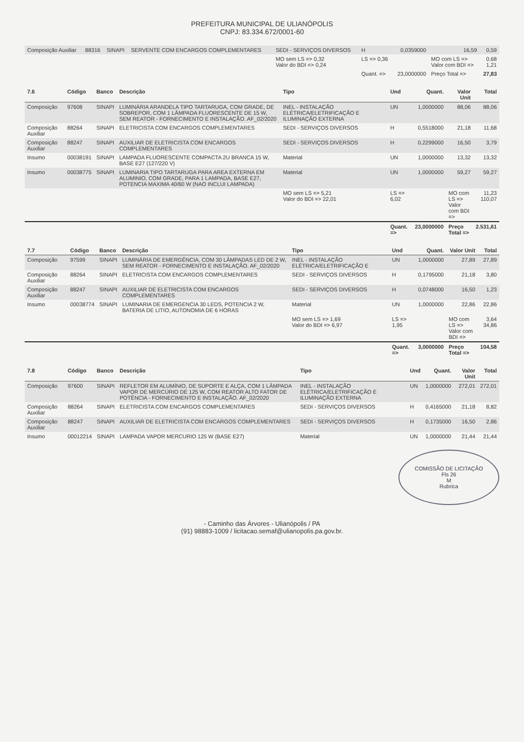PREFEITURA MUNICIPAL DE ULIANÓPOLIS
CNPJ: 83.334.672/0001-60
| Composição Auxiliar | 88316 | SINAPI | SERVENTE COM ENCARGOS COMPLEMENTARES | SEDI - SERVIÇOS DIVERSOS | H | 0,0359000 | 16,59 | 0,59 |
| | | | | MO sem LS => 0,32 Valor do BDI => 0,24 | LS => 0,36 | | MO com LS => Valor com BDI => | 0,68 1,21 |
| | | | | | Quant. => | 23,0000000 | Preço Total => | 27,83 |
| 7.6 | Código | Banco | Descrição | Tipo | Und | Quant. | Valor Unit | Total |
| --- | --- | --- | --- | --- | --- | --- | --- | --- |
| Composição | 97608 | SINAPI | LUMINÁRIA ARANDELA TIPO TARTARUGA, COM GRADE, DE SOBREPOR, COM 1 LÂMPADA FLUORESCENTE DE 15 W, SEM REATOR - FORNECIMENTO E INSTALAÇÃO. AF_02/2020 | INEL - INSTALAÇÃO ELÉTRICA/ELETRIFICAÇÃO E ILUMINAÇÃO EXTERNA | UN | 1,0000000 | 88,06 | 88,06 |
| Composição Auxiliar | 88264 | SINAPI | ELETRICISTA COM ENCARGOS COMPLEMENTARES | SEDI - SERVIÇOS DIVERSOS | H | 0,5518000 | 21,18 | 11,68 |
| Composição Auxiliar | 88247 | SINAPI | AUXILIAR DE ELETRICISTA COM ENCARGOS COMPLEMENTARES | SEDI - SERVIÇOS DIVERSOS | H | 0,2299000 | 16,50 | 3,79 |
| Insumo | 00038191 | SINAPI | LAMPADA FLUORESCENTE COMPACTA 2U BRANCA 15 W, BASE E27 (127/220 V) | Material | UN | 1,0000000 | 13,32 | 13,32 |
| Insumo | 00038775 | SINAPI | LUMINARIA TIPO TARTARUGA PARA AREA EXTERNA EM ALUMINIO, COM GRADE, PARA 1 LAMPADA, BASE E27, POTENCIA MAXIMA 40/60 W (NAO INCLUI LAMPADA) | Material | UN | 1,0000000 | 59,27 | 59,27 |
| | | | | MO sem LS => 5,21 Valor do BDI => 22,01 | LS => 6,02 | | MO com LS => Valor com BDI => | 11,23 110,07 |
| | | | | | Quant. => | 23,0000000 | Preço Total => | 2.531,61 |
| 7.7 | Código | Banco | Descrição | Tipo | Und | Quant. | Valor Unit | Total |
| --- | --- | --- | --- | --- | --- | --- | --- | --- |
| Composição | 97599 | SINAPI | LUMINÁRIA DE EMERGÊNCIA, COM 30 LÂMPADAS LED DE 2 W, SEM REATOR - FORNECIMENTO E INSTALAÇÃO. AF_02/2020 | INEL - INSTALAÇÃO ELÉTRICA/ELETRIFICAÇÃO E | UN | 1,0000000 | 27,89 | 27,89 |
| Composição Auxiliar | 88264 | SINAPI | ELETRICISTA COM ENCARGOS COMPLEMENTARES | SEDI - SERVIÇOS DIVERSOS | H | 0,1795000 | 21,18 | 3,80 |
| Composição Auxiliar | 88247 | SINAPI | AUXILIAR DE ELETRICISTA COM ENCARGOS COMPLEMENTARES | SEDI - SERVIÇOS DIVERSOS | H | 0,0748000 | 16,50 | 1,23 |
| Insumo | 00038774 | SINAPI | LUMINARIA DE EMERGENCIA 30 LEDS, POTENCIA 2 W, BATERIA DE LITIO, AUTONOMIA DE 6 HORAS | Material | UN | 1,0000000 | 22,86 | 22,86 |
| | | | | MO sem LS => 1,69 Valor do BDI => 6,97 | LS => 1,95 | | MO com LS => Valor com BDI => | 3,64 34,86 |
| | | | | | Quant. => | 3,0000000 | Preço Total => | 104,58 |
| 7.8 | Código | Banco | Descrição | Tipo | Und | Quant. | Valor Unit | Total |
| --- | --- | --- | --- | --- | --- | --- | --- | --- |
| Composição | 97600 | SINAPI | REFLETOR EM ALUMÍNIO, DE SUPORTE E ALÇA, COM 1 LÂMPADA VAPOR DE MERCÚRIO DE 125 W, COM REATOR ALTO FATOR DE POTÊNCIA - FORNECIMENTO E INSTALAÇÃO. AF_02/2020 | INEL - INSTALAÇÃO ELÉTRICA/ELETRIFICAÇÃO E ILUMINAÇÃO EXTERNA | UN | 1,0000000 | 272,01 | 272,01 |
| Composição Auxiliar | 88264 | SINAPI | ELETRICISTA COM ENCARGOS COMPLEMENTARES | SEDI - SERVIÇOS DIVERSOS | H | 0,4165000 | 21,18 | 8,82 |
| Composição Auxiliar | 88247 | SINAPI | AUXILIAR DE ELETRICISTA COM ENCARGOS COMPLEMENTARES | SEDI - SERVIÇOS DIVERSOS | H | 0,1735000 | 16,50 | 2,86 |
| Insumo | 00012214 | SINAPI | LAMPADA VAPOR MERCURIO 125 W (BASE E27) | Material | UN | 1,0000000 | 21,44 | 21,44 |
COMISSÃO DE LICITAÇÃO
Fls 26
M
Rubrica
- Caminho das Árvores - Ulianópolis / PA
(91) 98883-1009 / licitacao.semaf@ulianopolis.pa.gov.br.